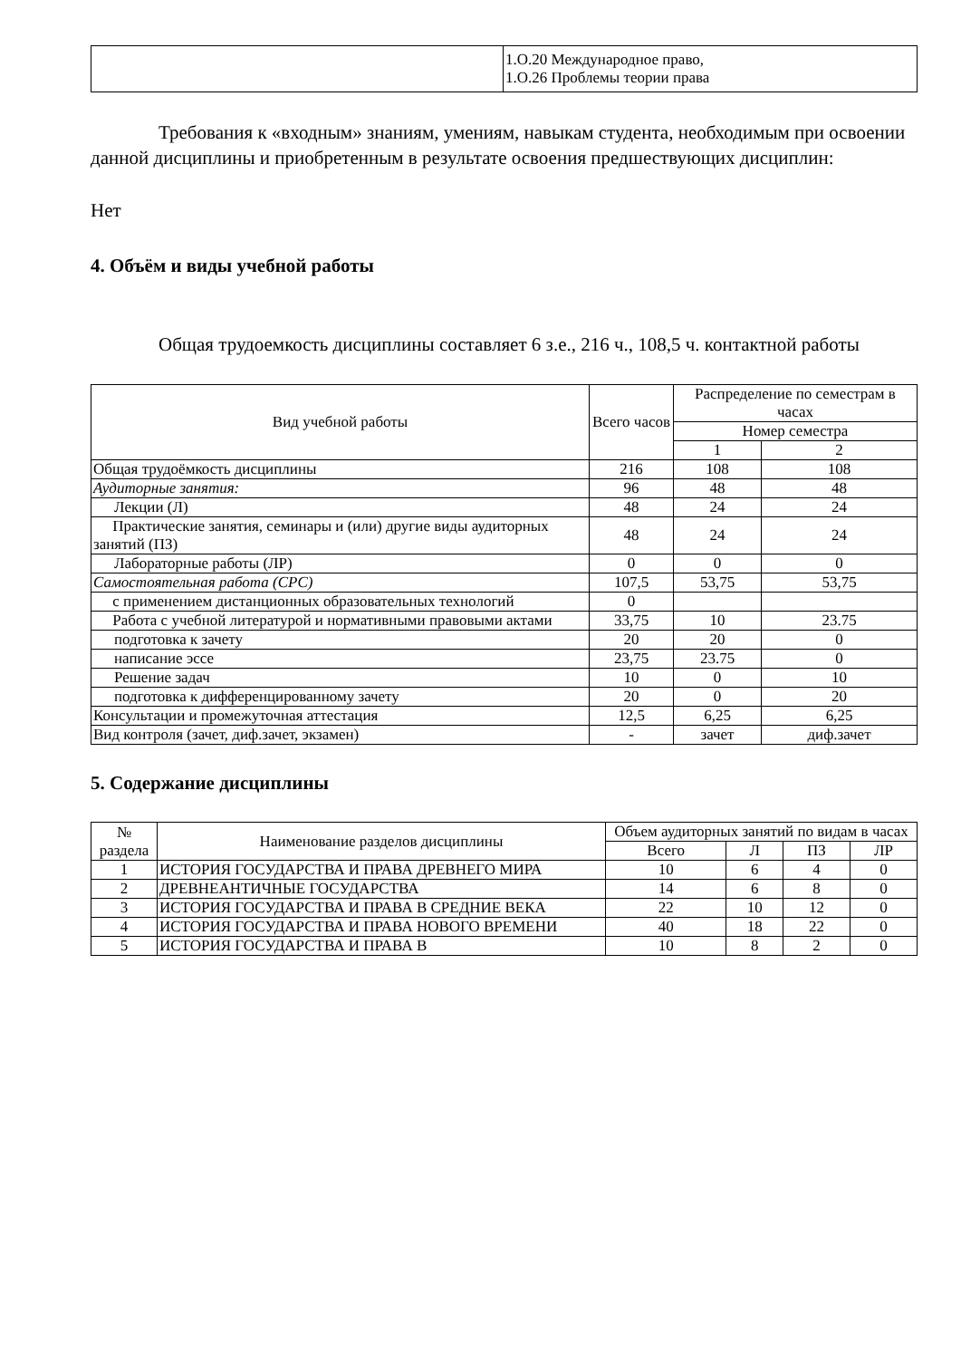| | 1.О.20 Международное право, 1.О.26 Проблемы теории права |
Требования к «входным» знаниям, умениям, навыкам студента, необходимым при освоении данной дисциплины и приобретенным в результате освоения предшествующих дисциплин:
Нет
4. Объём и виды учебной работы
Общая трудоемкость дисциплины составляет 6 з.е., 216 ч., 108,5 ч. контактной работы
| Вид учебной работы | Всего часов | Распределение по семестрам в часах | |
| --- | --- | --- | --- |
| | | Номер семестра | |
| | | 1 | 2 |
| Общая трудоёмкость дисциплины | 216 | 108 | 108 |
| Аудиторные занятия: | 96 | 48 | 48 |
| Лекции (Л) | 48 | 24 | 24 |
| Практические занятия, семинары и (или) другие виды аудиторных занятий (ПЗ) | 48 | 24 | 24 |
| Лабораторные работы (ЛР) | 0 | 0 | 0 |
| Самостоятельная работа (СРС) | 107,5 | 53,75 | 53,75 |
| с применением дистанционных образовательных технологий | 0 | | |
| Работа с учебной литературой и нормативными правовыми актами | 33,75 | 10 | 23.75 |
| подготовка к зачету | 20 | 20 | 0 |
| написание эссе | 23,75 | 23.75 | 0 |
| Решение задач | 10 | 0 | 10 |
| подготовка к дифференцированному зачету | 20 | 0 | 20 |
| Консультации и промежуточная аттестация | 12,5 | 6,25 | 6,25 |
| Вид контроля (зачет, диф.зачет, экзамен) | - | зачет | диф.зачет |
5. Содержание дисциплины
| № раздела | Наименование разделов дисциплины | Объем аудиторных занятий по видам в часах | | | |
| --- | --- | --- | --- | --- | --- |
| | | Всего | Л | ПЗ | ЛР |
| 1 | ИСТОРИЯ ГОСУДАРСТВА И ПРАВА ДРЕВНЕГО МИРА | 10 | 6 | 4 | 0 |
| 2 | ДРЕВНЕАНТИЧНЫЕ ГОСУДАРСТВА | 14 | 6 | 8 | 0 |
| 3 | ИСТОРИЯ ГОСУДАРСТВА И ПРАВА В СРЕДНИЕ ВЕКА | 22 | 10 | 12 | 0 |
| 4 | ИСТОРИЯ ГОСУДАРСТВА И ПРАВА НОВОГО ВРЕМЕНИ | 40 | 18 | 22 | 0 |
| 5 | ИСТОРИЯ ГОСУДАРСТВА И ПРАВА В | 10 | 8 | 2 | 0 |